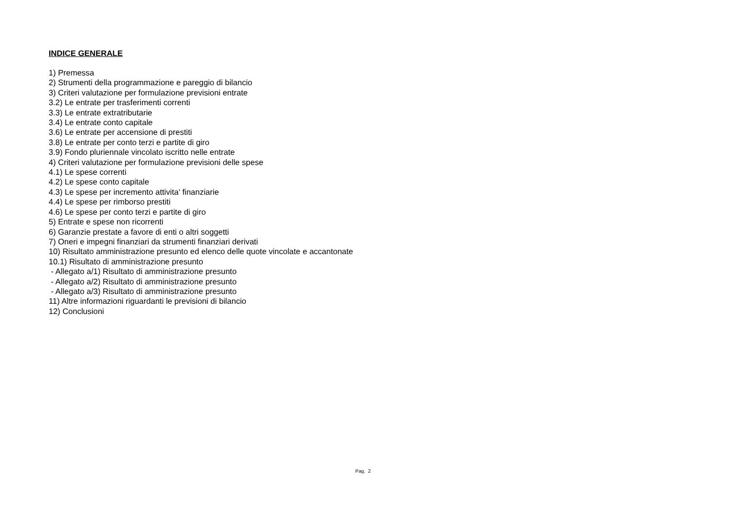INDICE GENERALE
1) Premessa 2) Strumenti della programmazione e pareggio di bilancio 3) Criteri valutazione per formulazione previsioni entrate 3.2) Le entrate per trasferimenti correnti 3.3) Le entrate extratributarie 3.4) Le entrate conto capitale 3.6) Le entrate per accensione di prestiti 3.8) Le entrate per conto terzi e partite di giro 3.9) Fondo pluriennale vincolato iscritto nelle entrate 4) Criteri valutazione per formulazione previsioni delle spese 4.1) Le spese correnti 4.2) Le spese conto capitale 4.3) Le spese per incremento attivita' finanziarie 4.4) Le spese per rimborso prestiti 4.6) Le spese per conto terzi e partite di giro 5) Entrate e spese non ricorrenti 6) Garanzie prestate a favore di enti o altri soggetti 7) Oneri e impegni finanziari da strumenti finanziari derivati 10) Risultato amministrazione presunto ed elenco delle quote vincolate e accantonate 10.1) Risultato di amministrazione presunto - Allegato a/1) Risultato di amministrazione presunto - Allegato a/2) Risultato di amministrazione presunto - Allegato a/3) Risultato di amministrazione presunto 11) Altre informazioni riguardanti le previsioni di bilancio 12) Conclusioni
Pag. 2